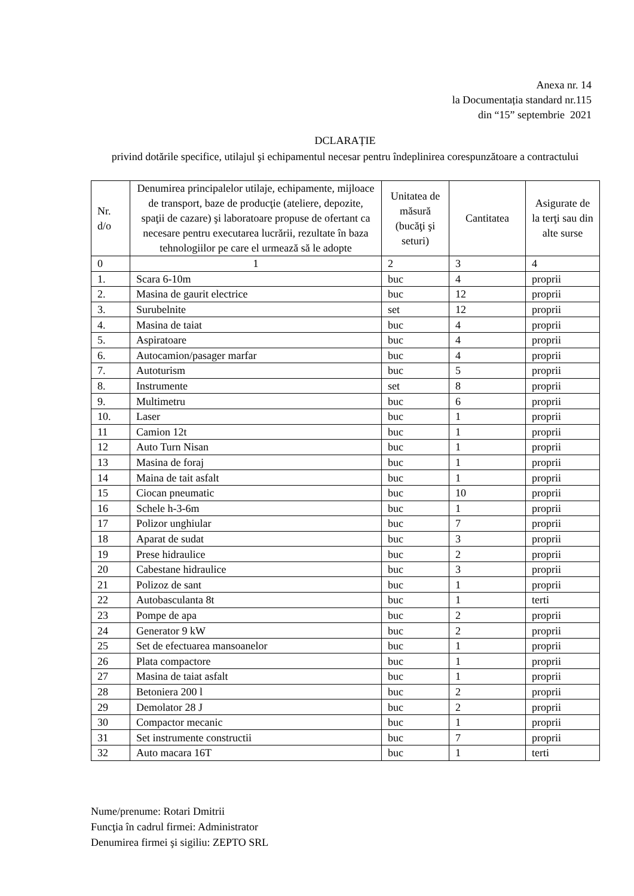Anexa nr. 14
la Documentația standard nr.115
din “15” septembrie 2021
DCLARAȚIE
privind dotările specifice, utilajul şi echipamentul necesar pentru îndeplinirea corespunzătoare a contractului
| Nr. d/o | Denumirea principalelor utilaje, echipamente, mijloace de transport, baze de producţie (ateliere, depozite, spaţii de cazare) şi laboratoare propuse de ofertant ca necesare pentru executarea lucrării, rezultate în baza tehnologiilor pe care el urmează să le adopte | Unitatea de măsură (bucăţi şi seturi) | Cantitatea | Asigurate de la terţi sau din alte surse |
| --- | --- | --- | --- | --- |
| 0 | 1 | 2 | 3 | 4 |
| 1. | Scara 6-10m | buc | 4 | proprii |
| 2. | Masina de gaurit electrice | buc | 12 | proprii |
| 3. | Surubelnite | set | 12 | proprii |
| 4. | Masina de taiat | buc | 4 | proprii |
| 5. | Aspiratoare | buc | 4 | proprii |
| 6. | Autocamion/pasager marfar | buc | 4 | proprii |
| 7. | Autoturism | buc | 5 | proprii |
| 8. | Instrumente | set | 8 | proprii |
| 9. | Multimetru | buc | 6 | proprii |
| 10. | Laser | buc | 1 | proprii |
| 11 | Camion 12t | buc | 1 | proprii |
| 12 | Auto Turn Nisan | buc | 1 | proprii |
| 13 | Masina de foraj | buc | 1 | proprii |
| 14 | Maina de tait asfalt | buc | 1 | proprii |
| 15 | Ciocan pneumatic | buc | 10 | proprii |
| 16 | Schele h-3-6m | buc | 1 | proprii |
| 17 | Polizor unghiular | buc | 7 | proprii |
| 18 | Aparat de sudat | buc | 3 | proprii |
| 19 | Prese hidraulice | buc | 2 | proprii |
| 20 | Cabestane hidraulice | buc | 3 | proprii |
| 21 | Polizoz de sant | buc | 1 | proprii |
| 22 | Autobasculanta 8t | buc | 1 | terti |
| 23 | Pompe de apa | buc | 2 | proprii |
| 24 | Generator 9 kW | buc | 2 | proprii |
| 25 | Set de efectuarea mansoanelor | buc | 1 | proprii |
| 26 | Plata compactore | buc | 1 | proprii |
| 27 | Masina de taiat asfalt | buc | 1 | proprii |
| 28 | Betoniera 200 l | buc | 2 | proprii |
| 29 | Demolator 28 J | buc | 2 | proprii |
| 30 | Compactor mecanic | buc | 1 | proprii |
| 31 | Set instrumente constructii | buc | 7 | proprii |
| 32 | Auto macara 16T | buc | 1 | terti |
Nume/prenume: Rotari Dmitrii
Funcţia în cadrul firmei: Administrator
Denumirea firmei şi sigiliu: ZEPTO SRL